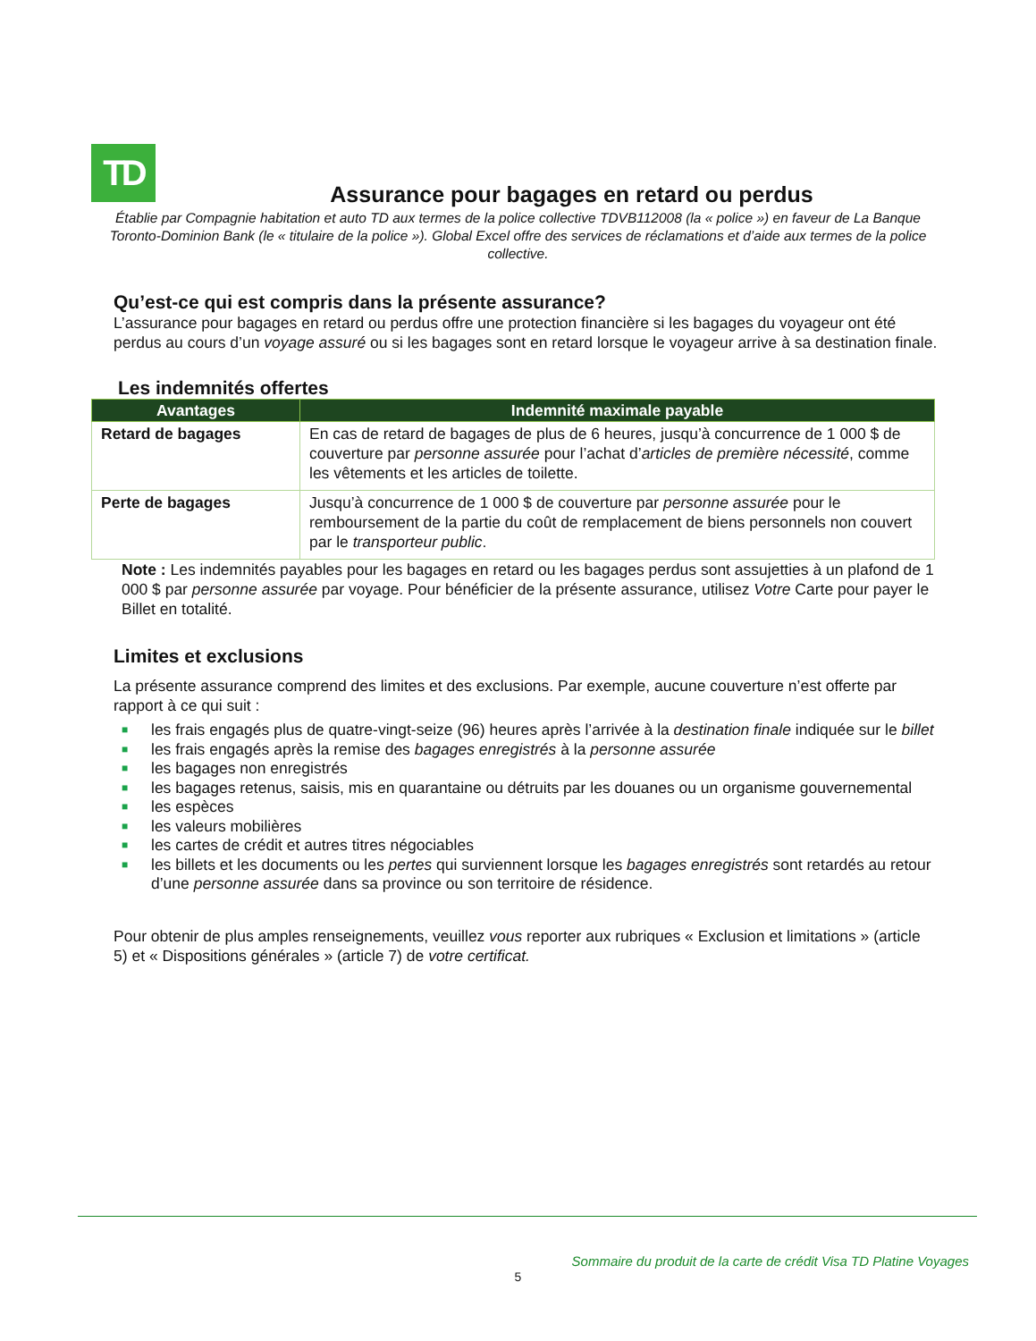TD
Assurance pour bagages en retard ou perdus
Établie par Compagnie habitation et auto TD aux termes de la police collective TDVB112008 (la « police ») en faveur de La Banque Toronto-Dominion Bank (le « titulaire de la police »). Global Excel offre des services de réclamations et d’aide aux termes de la police collective.
Qu’est-ce qui est compris dans la présente assurance?
L’assurance pour bagages en retard ou perdus offre une protection financière si les bagages du voyageur ont été perdus au cours d’un voyage assuré ou si les bagages sont en retard lorsque le voyageur arrive à sa destination finale.
Les indemnités offertes
| Avantages | Indemnité maximale payable |
| --- | --- |
| Retard de bagages | En cas de retard de bagages de plus de 6 heures, jusqu’à concurrence de 1 000 $ de couverture par personne assurée pour l’achat d’ articles de première nécessité , comme les vêtements et les articles de toilette. |
| Perte de bagages | Jusqu’à concurrence de 1 000 $ de couverture par personne assurée pour le remboursement de la partie du coût de remplacement de biens personnels non couvert par le transporteur public . |
Note : Les indemnités payables pour les bagages en retard ou les bagages perdus sont assujetties à un plafond de 1 000 $ par personne assurée par voyage. Pour bénéficier de la présente assurance, utilisez Votre Carte pour payer le Billet en totalité.
Limites et exclusions
La présente assurance comprend des limites et des exclusions. Par exemple, aucune couverture n’est offerte par rapport à ce qui suit :
■ les frais engagés plus de quatre-vingt-seize (96) heures après l’arrivée à la destination finale indiquée sur le billet
■ les frais engagés après la remise des bagages enregistrés à la personne assurée
■ les bagages non enregistrés
■ les bagages retenus, saisis, mis en quarantaine ou détruits par les douanes ou un organisme gouvernemental
■ les espèces
■ les valeurs mobilières
■ les cartes de crédit et autres titres négociables
■ les billets et les documents ou les pertes qui surviennent lorsque les bagages enregistrés sont retardés au retour d’une personne assurée dans sa province ou son territoire de résidence.
Pour obtenir de plus amples renseignements, veuillez vous reporter aux rubriques « Exclusion et limitations » (article 5) et « Dispositions générales » (article 7) de votre certificat.
Sommaire du produit de la carte de crédit Visa TD Platine Voyages
5